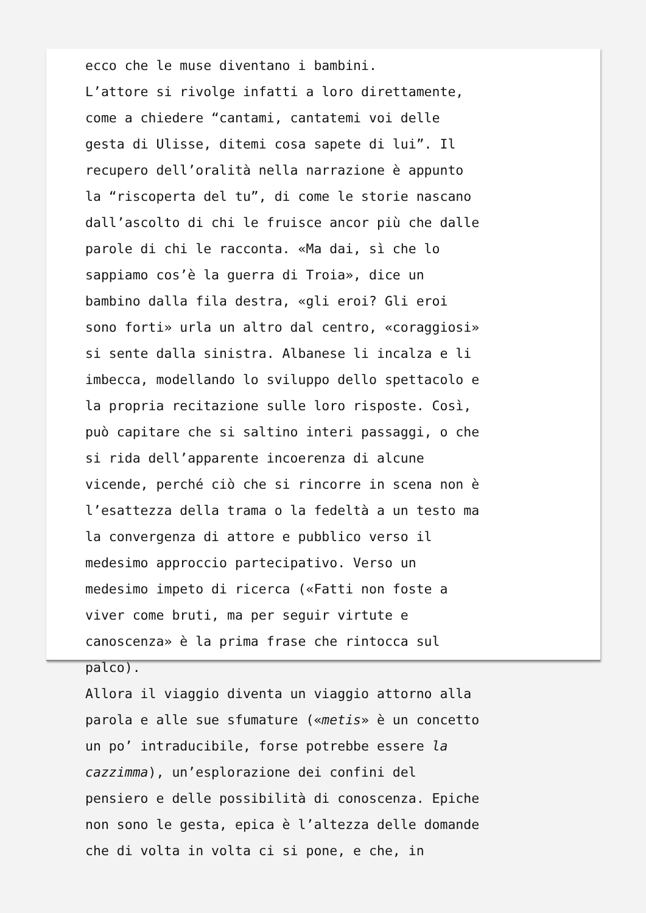ecco che le muse diventano i bambini. L’attore si rivolge infatti a loro direttamente, come a chiedere “cantami, cantatemi voi delle gesta di Ulisse, ditemi cosa sapete di lui”. Il recupero dell’oralità nella narrazione è appunto la “riscoperta del tu”, di come le storie nascano dall’ascolto di chi le fruisce ancor più che dalle parole di chi le racconta. «Ma dai, sì che lo sappiamo cos’è la guerra di Troia», dice un bambino dalla fila destra, «gli eroi? Gli eroi sono forti» urla un altro dal centro, «coraggiosi» si sente dalla sinistra. Albanese li incalza e li imbecca, modellando lo sviluppo dello spettacolo e la propria recitazione sulle loro risposte. Così, può capitare che si saltino interi passaggi, o che si rida dell’apparente incoerenza di alcune vicende, perché ciò che si rincorre in scena non è l’esattezza della trama o la fedeltà a un testo ma la convergenza di attore e pubblico verso il medesimo approccio partecipativo. Verso un medesimo impeto di ricerca («Fatti non foste a viver come bruti, ma per seguir virtute e canoscenza» è la prima frase che rintocca sul palco). Allora il viaggio diventa un viaggio attorno alla parola e alle sue sfumature («metis» è un concetto un po’ intraducibile, forse potrebbe essere la cazzimma), un’esplorazione dei confini del pensiero e delle possibilità di conoscenza. Epiche non sono le gesta, epica è l’altezza delle domande che di volta in volta ci si pone, e che, in